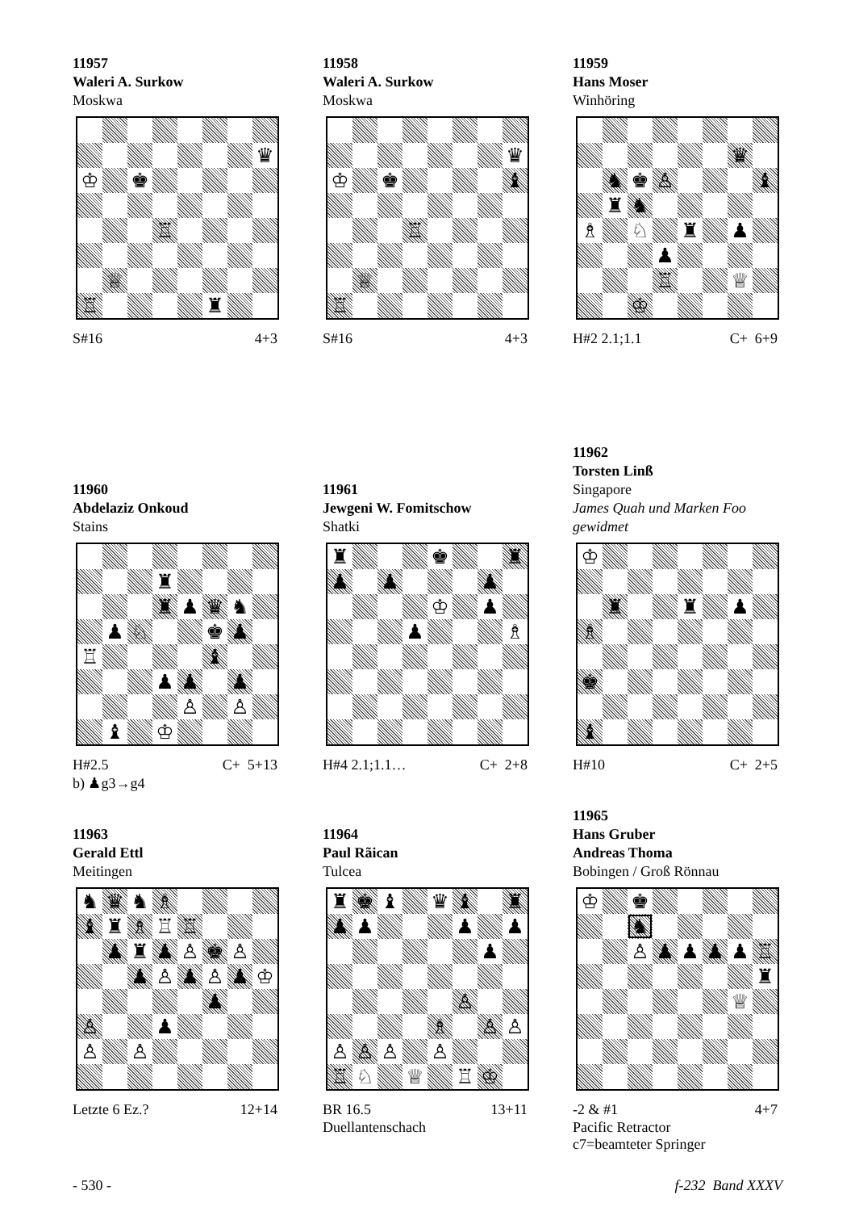11957
Waleri A. Surkow
Moskwa
| | | | | | | | ♛ |
| ♔ | | ♚ | | | | | |
| | | | ♖ | | | | |
| | ♕ | | | | | | |
| ♖ | | | | | ♜ | | |
S#16 4+3
11958
Waleri A. Surkow
Moskwa
| | | | | | | | ♛ |
| ♔ | | ♚ | | | | | ♝ |
| | | | ♖ | | | | |
| | ♕ | | | | | | |
| ♖ | | | | | | | |
S#16 4+3
11959
Hans Moser
Winhöring
| | | | | | | ♛ | |
| | ♞ | ♚ | ♙ | | | | ♝ |
| | ♜ | ♞ | | | | | |
| ♗ | | ♘ | | ♜ | | ♟ | |
| | | | ♟ | | | | |
| | | | ♖ | | | ♕ | |
| | | ♔ | | | | | |
H#2 2.1;1.1 C+ 6+9
11960
Abdelaziz Onkoud
Stains
| | | | ♜ | | | | |
| | | | ♜ | ♟ | ♛ | ♞ | |
| | ♟ | ♘ | | | ♚ | ♟ | |
| ♖ | | | | | ♝ | | |
| | | | ♟ | ♟ | | ♟ | |
| | | | | ♙ | | ♙ | |
| | ♝ | | ♔ | | | | |
H#2.5 C+ 5+13
b) ♟g3→g4
11961
Jewgeni W. Fomitschow
Shatki
| ♜ | | | | ♚ | | | ♜ |
| ♟ | | ♟ | | | | ♟ | |
| | | | | ♔ | | ♟ | |
| | | | ♟ | | | | ♗ |
H#4 2.1;1.1… C+ 2+8
11962
Torsten Linß
Singapore
James Quah und Marken Foo gewidmet
| ♔ | | | | | | | |
| | ♜ | | | ♜ | | ♟ | |
| ♗ | | | | | | | |
| ♚ | | | | | | | |
| ♝ | | | | | | | |
H#10 C+ 2+5
11963
Gerald Ettl
Meitingen
| ♞ | ♛ | ♞ | ♗ | | | | |
| ♝ | ♜ | ♗ | ♖ | ♖ | | | |
| | ♟ | ♜ | ♟ | ♙ | ♚ | ♙ | |
| | | ♟ | ♙ | ♟ | ♙ | ♟ | ♔ |
| | | | | | ♟ | | |
| ♙ | | | ♟ | | | | |
| ♙ | | ♙ | | | | | |
Letzte 6 Ez.? 12+14
11964
Paul Rãican
Tulcea
| ♜ | ♚ | ♝ | | ♛ | ♝ | | ♜ |
| ♟ | ♟ | | | | ♟ | | ♟ |
| | | | | | | ♟ | |
| | | | | | ♙ | | |
| | | | | ♗ | | ♙ | ♙ |
| ♙ | ♙ | ♙ | | ♙ | | | |
| ♖ | ♘ | | ♕ | | ♖ | ♔ | |
BR 16.5 13+11
Duellantenschach
11965
Hans Gruber
Andreas Thoma
Bobingen / Groß Rönnau
| ♔ | | ♚ | | | | | |
| | | ♞ | | | | | |
| | | ♙ | ♟ | ♟ | ♟ | ♟ | ♖ |
| | | | | | | | ♜ |
| | | | | | | ♕ | |
-2 & #1 4+7
Pacific Retractor
c7=beamteter Springer
- 530 - f-232 Band XXXV